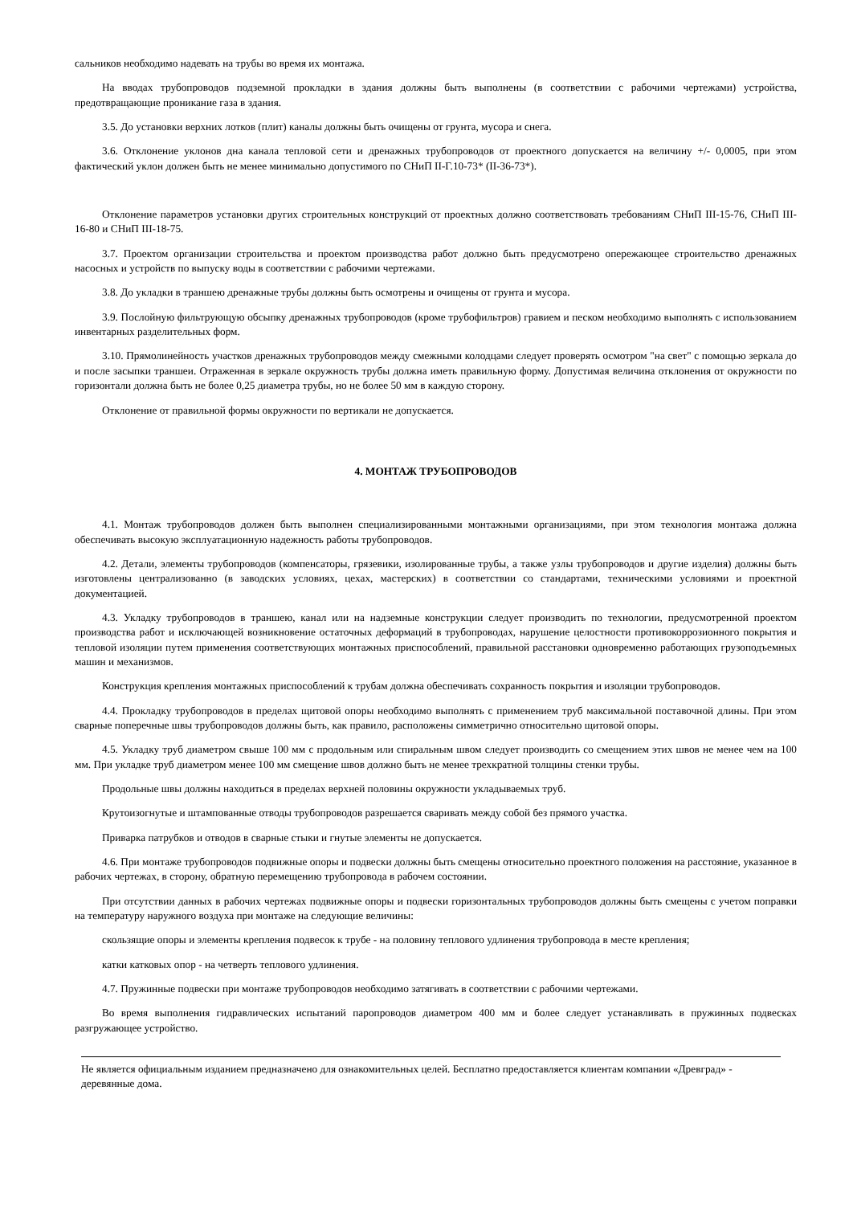сальников необходимо надевать на трубы во время их монтажа.
На вводах трубопроводов подземной прокладки в здания должны быть выполнены (в соответствии с рабочими чертежами) устройства, предотвращающие проникание газа в здания.
3.5. До установки верхних лотков (плит) каналы должны быть очищены от грунта, мусора и снега.
3.6. Отклонение уклонов дна канала тепловой сети и дренажных трубопроводов от проектного допускается на величину +/- 0,0005, при этом фактический уклон должен быть не менее минимально допустимого по СНиП II-Г.10-73* (II-36-73*).
Отклонение параметров установки других строительных конструкций от проектных должно соответствовать требованиям СНиП III-15-76, СНиП III-16-80 и СНиП III-18-75.
3.7. Проектом организации строительства и проектом производства работ должно быть предусмотрено опережающее строительство дренажных насосных и устройств по выпуску воды в соответствии с рабочими чертежами.
3.8. До укладки в траншею дренажные трубы должны быть осмотрены и очищены от грунта и мусора.
3.9. Послойную фильтрующую обсыпку дренажных трубопроводов (кроме трубофильтров) гравием и песком необходимо выполнять с использованием инвентарных разделительных форм.
3.10. Прямолинейность участков дренажных трубопроводов между смежными колодцами следует проверять осмотром "на свет" с помощью зеркала до и после засыпки траншеи. Отраженная в зеркале окружность трубы должна иметь правильную форму. Допустимая величина отклонения от окружности по горизонтали должна быть не более 0,25 диаметра трубы, но не более 50 мм в каждую сторону.
Отклонение от правильной формы окружности по вертикали не допускается.
4. МОНТАЖ ТРУБОПРОВОДОВ
4.1. Монтаж трубопроводов должен быть выполнен специализированными монтажными организациями, при этом технология монтажа должна обеспечивать высокую эксплуатационную надежность работы трубопроводов.
4.2. Детали, элементы трубопроводов (компенсаторы, грязевики, изолированные трубы, а также узлы трубопроводов и другие изделия) должны быть изготовлены централизованно (в заводских условиях, цехах, мастерских) в соответствии со стандартами, техническими условиями и проектной документацией.
4.3. Укладку трубопроводов в траншею, канал или на надземные конструкции следует производить по технологии, предусмотренной проектом производства работ и исключающей возникновение остаточных деформаций в трубопроводах, нарушение целостности противокоррозионного покрытия и тепловой изоляции путем применения соответствующих монтажных приспособлений, правильной расстановки одновременно работающих грузоподъемных машин и механизмов.
Конструкция крепления монтажных приспособлений к трубам должна обеспечивать сохранность покрытия и изоляции трубопроводов.
4.4. Прокладку трубопроводов в пределах щитовой опоры необходимо выполнять с применением труб максимальной поставочной длины. При этом сварные поперечные швы трубопроводов должны быть, как правило, расположены симметрично относительно щитовой опоры.
4.5. Укладку труб диаметром свыше 100 мм с продольным или спиральным швом следует производить со смещением этих швов не менее чем на 100 мм. При укладке труб диаметром менее 100 мм смещение швов должно быть не менее трехкратной толщины стенки трубы.
Продольные швы должны находиться в пределах верхней половины окружности укладываемых труб.
Крутоизогнутые и штампованные отводы трубопроводов разрешается сваривать между собой без прямого участка.
Приварка патрубков и отводов в сварные стыки и гнутые элементы не допускается.
4.6. При монтаже трубопроводов подвижные опоры и подвески должны быть смещены относительно проектного положения на расстояние, указанное в рабочих чертежах, в сторону, обратную перемещению трубопровода в рабочем состоянии.
При отсутствии данных в рабочих чертежах подвижные опоры и подвески горизонтальных трубопроводов должны быть смещены с учетом поправки на температуру наружного воздуха при монтаже на следующие величины:
скользящие опоры и элементы крепления подвесок к трубе - на половину теплового удлинения трубопровода в месте крепления;
катки катковых опор - на четверть теплового удлинения.
4.7. Пружинные подвески при монтаже трубопроводов необходимо затягивать в соответствии с рабочими чертежами.
Во время выполнения гидравлических испытаний паропроводов диаметром 400 мм и более следует устанавливать в пружинных подвесках разгружающее устройство.
Не является официальным изданием предназначено для ознакомительных целей. Бесплатно предоставляется клиентам компании «Древград» - деревянные дома.